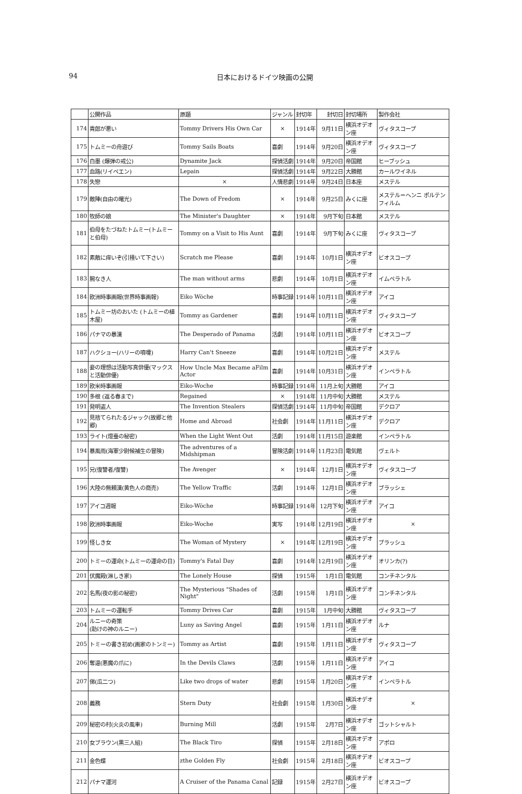94 日本におけるドイツ映画の公開
| | 公開作品 | 原題 | ジャンル | 封切年 | 封切日 | 封切場所 | 製作会社 |
| --- | --- | --- | --- | --- | --- | --- | --- |
| 174 | 貴郎が悪い | Tommy Drivers His Own Car | × | 1914年 | 9月11日 | 横浜オデオン座 | ヴィタスコープ |
| 175 | トムミーの舟遊び | Tommy Sails Boats | 喜劇 | 1914年 | 9月20日 | 横浜オデオン座 | ヴィタスコープ |
| 176 | 白墨 (爆弾の戒公) | Dynamite Jack | 探偵活劇 | 1914年 | 9月20日 | 帝国館 | ヒーブッシュ |
| 177 | 血路(リイペエン) | Lepain | 探偵活劇 | 1914年 | 9月22日 | 大勝館 | カールワイネル |
| 178 | 失戀 | × | 人情悲劇 | 1914年 | 9月24日 | 日本座 | メステル |
| 179 | 敵陣(自由の曙光) | The Down of Fredom | × | 1914年 | 9月25日 | みくに座 | メステル＝ヘンニ ポルテンフィルム |
| 180 | 牧師の娘 | The Minister's Daughter | × | 1914年 | 9月下旬 | 日本館 | メステル |
| 181 | 伯母をたづねたトムミー(トムミーと伯母) | Tommy on a Visit to His Aunt | 喜劇 | 1914年 | 9月下旬 | みくに座 | ヴィタスコープ |
| 182 | 素敵に痒いぞ(引掻いて下さい) | Scratch me Please | 喜劇 | 1914年 | 10月1日 | 横浜オデオン座 | ビオスコープ |
| 183 | 腕なき人 | The man without arms | 悲劇 | 1914年 | 10月1日 | 横浜オデオン座 | イムペラトル |
| 184 | 欧洲時事画報(世界時事画報) | Eiko Wöche | 時事記録 | 1914年 | 10月11日 | 横浜オデオン座 | アイコ |
| 185 | トムミー坊のおいた (トムミーの植木屋) | Tommy as Gardener | 喜劇 | 1914年 | 10月11日 | 横浜オデオン座 | ヴィタスコープ |
| 186 | パナマの暴漢 | The Desperado of Panama | 活劇 | 1914年 | 10月11日 | 横浜オデオン座 | ビオスコープ |
| 187 | ハクショー(ハリーの噴嚔) | Harry Can't Sneeze | 喜劇 | 1914年 | 10月21日 | 横浜オデオン座 | メステル |
| 188 | 妾の理想は活動写真俳優(マックスと活動俳優) | How Uncle Max Became aFilm Actor | 喜劇 | 1914年 | 10月31日 | 横浜オデオン座 | インペラトル |
| 189 | 欧米時事画報 | Eiko-Woche | 時事記録 | 1914年 | 11月上旬 | 大勝館 | アイコ |
| 190 | 多根 (返る春まで) | Regained | × | 1914年 | 11月中旬 | 大勝館 | メステル |
| 191 | 発明盗人 | The Invention Stealers | 探偵活劇 | 1914年 | 11月中旬 | 帝国館 | デクロア |
| 192 | 見捨てられたるジャック(故郷と他郷) | Home and Abroad | 社会劇 | 1914年 | 11月11日 | 横浜オデオン座 | デクロア |
| 193 | ライト(燈臺の秘密) | When the Light Went Out | 活劇 | 1914年 | 11月15日 | 遊楽館 | インペラトル |
| 194 | 暴風雨(海軍少尉候補生の冒険) | The adventures of a Midshipman | 冒険活劇 | 1914年 | 11月23日 | 電気館 | ヴェルト |
| 195 | 兄(復讐者/復讐) | The Avenger | × | 1914年 | 12月1日 | 横浜オデオン座 | ヴィタスコープ |
| 196 | 大陸の無頼漢(黄色人の商売) | The Yellow Traffic | 活劇 | 1914年 | 12月1日 | 横浜オデオン座 | ブラッシェ |
| 197 | アイコ週報 | Eiko-Wöche | 時事記録 | 1914年 | 12月下旬 | 横浜オデオン座 | アイコ |
| 198 | 欧洲時事画報 | Eiko-Woche | 実写 | 1914年 | 12月19日 | 横浜オデオン座 | × |
| 199 | 怪しき女 | The Woman of Mystery | × | 1914年 | 12月19日 | 横浜オデオン座 | ブラッシュ |
| 200 | トミーの運命(トムミーの運命の日) | Tommy's Fatal Day | 喜劇 | 1914年 | 12月19日 | 横浜オデオン座 | オリンカ(?) |
| 201 | 伏魔殿(淋しき家) | The Lonely House | 探偵 | 1915年 | 1月1日 | 電気館 | コンチネンタル |
| 202 | 名馬(夜の影の秘密) | The Mysterious "Shades of Night" | 活劇 | 1915年 | 1月1日 | 横浜オデオン座 | コンチネンタル |
| 203 | トムミーの運転手 | Tommy Drives Car | 喜劇 | 1915年 | 1月中旬 | 大勝館 | ヴィタスコープ |
| 204 | ルニーの奇策 (助けの神のルニー) | Luny as Saving Angel | 喜劇 | 1915年 | 1月11日 | 横浜オデオン座 | ルナ |
| 205 | トミーの書き初め(画家のトンミー) | Tommy as Artist | 喜劇 | 1915年 | 1月11日 | 横浜オデオン座 | ヴィタスコープ |
| 206 | 奪還(悪魔の爪に) | In the Devils Claws | 活劇 | 1915年 | 1月11日 | 横浜オデオン座 | アイコ |
| 207 | 俤(瓜二つ) | Like two drops of water | 悲劇 | 1915年 | 1月20日 | 横浜オデオン座 | インペラトル |
| 208 | 義務 | Stern Duty | 社会劇 | 1915年 | 1月30日 | 横浜オデオン座 | × |
| 209 | 秘密の村(火炎の風車) | Burning Mill | 活劇 | 1915年 | 2月7日 | 横浜オデオン座 | ゴットシャルト |
| 210 | 女ブラウン(黒三人組) | The Black Tiro | 探偵 | 1915年 | 2月18日 | 横浜オデオン座 | アポロ |
| 211 | 金色蝶 | zthe Golden Fly | 社会劇 | 1915年 | 2月18日 | 横浜オデオン座 | ビオスコープ |
| 212 | パナマ運河 | A Cruiser of the Panama Canal | 記録 | 1915年 | 2月27日 | 横浜オデオン座 | ビオスコープ |